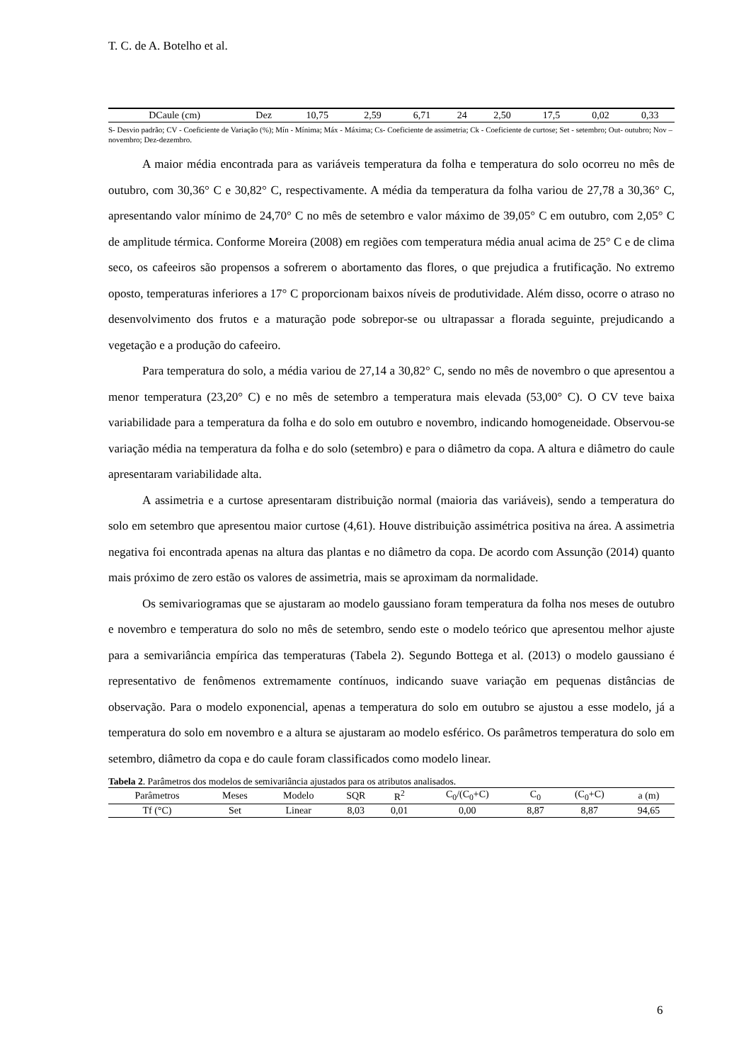T. C. de A. Botelho et al.
| DCaule (cm) | Dez | 10,75 | 2,59 | 6,71 | 24 | 2,50 | 17,5 | 0,02 | 0,33 |
S- Desvio padrão; CV - Coeficiente de Variação (%); Mín - Mínima; Máx - Máxima; Cs- Coeficiente de assimetria; Ck - Coeficiente de curtose; Set - setembro; Out- outubro; Nov – novembro; Dez-dezembro.
A maior média encontrada para as variáveis temperatura da folha e temperatura do solo ocorreu no mês de outubro, com 30,36° C e 30,82° C, respectivamente. A média da temperatura da folha variou de 27,78 a 30,36° C, apresentando valor mínimo de 24,70° C no mês de setembro e valor máximo de 39,05° C em outubro, com 2,05° C de amplitude térmica. Conforme Moreira (2008) em regiões com temperatura média anual acima de 25° C e de clima seco, os cafeeiros são propensos a sofrerem o abortamento das flores, o que prejudica a frutificação. No extremo oposto, temperaturas inferiores a 17° C proporcionam baixos níveis de produtividade. Além disso, ocorre o atraso no desenvolvimento dos frutos e a maturação pode sobrepor-se ou ultrapassar a florada seguinte, prejudicando a vegetação e a produção do cafeeiro.
Para temperatura do solo, a média variou de 27,14 a 30,82° C, sendo no mês de novembro o que apresentou a menor temperatura (23,20° C) e no mês de setembro a temperatura mais elevada (53,00° C). O CV teve baixa variabilidade para a temperatura da folha e do solo em outubro e novembro, indicando homogeneidade. Observou-se variação média na temperatura da folha e do solo (setembro) e para o diâmetro da copa. A altura e diâmetro do caule apresentaram variabilidade alta.
A assimetria e a curtose apresentaram distribuição normal (maioria das variáveis), sendo a temperatura do solo em setembro que apresentou maior curtose (4,61). Houve distribuição assimétrica positiva na área. A assimetria negativa foi encontrada apenas na altura das plantas e no diâmetro da copa. De acordo com Assunção (2014) quanto mais próximo de zero estão os valores de assimetria, mais se aproximam da normalidade.
Os semivariogramas que se ajustaram ao modelo gaussiano foram temperatura da folha nos meses de outubro e novembro e temperatura do solo no mês de setembro, sendo este o modelo teórico que apresentou melhor ajuste para a semivariância empírica das temperaturas (Tabela 2). Segundo Bottega et al. (2013) o modelo gaussiano é representativo de fenômenos extremamente contínuos, indicando suave variação em pequenas distâncias de observação. Para o modelo exponencial, apenas a temperatura do solo em outubro se ajustou a esse modelo, já a temperatura do solo em novembro e a altura se ajustaram ao modelo esférico. Os parâmetros temperatura do solo em setembro, diâmetro da copa e do caule foram classificados como modelo linear.
Tabela 2. Parâmetros dos modelos de semivariância ajustados para os atributos analisados.
| Parâmetros | Meses | Modelo | SQR | R<sup>2</sup> | C<sub>0</sub>/(C<sub>0</sub>+C) | C<sub>0</sub> | (C<sub>0</sub>+C) | a (m) |
| --- | --- | --- | --- | --- | --- | --- | --- | --- |
| Tf (°C) | Set | Linear | 8,03 | 0,01 | 0,00 | 8,87 | 8,87 | 94,65 |
6